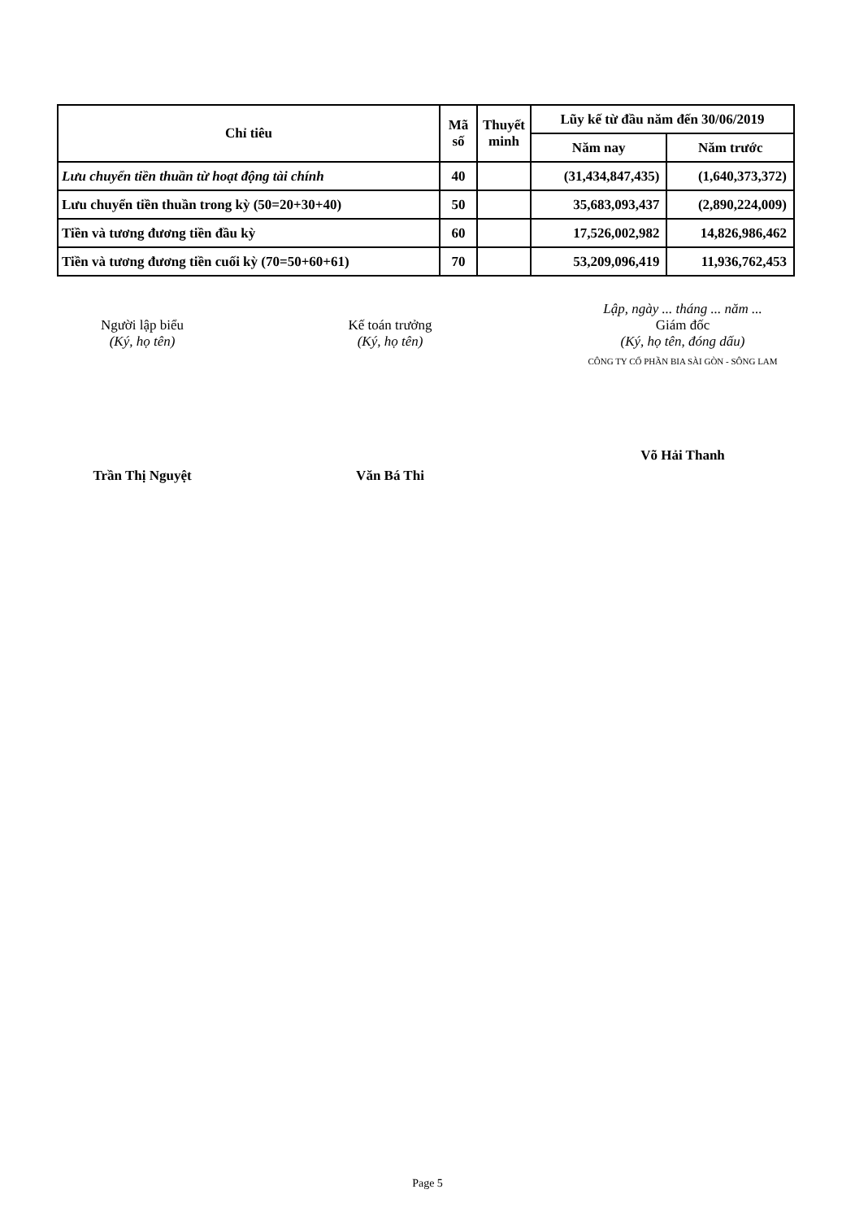| Chỉ tiêu | Mã số | Thuyết minh | Lũy kế từ đầu năm đến 30/06/2019 | |
| --- | --- | --- | --- | --- |
| | | | Năm nay | Năm trước |
| Lưu chuyển tiền thuần từ hoạt động tài chính | 40 | | (31,434,847,435) | (1,640,373,372) |
| Lưu chuyển tiền thuần trong kỳ (50=20+30+40) | 50 | | 35,683,093,437 | (2,890,224,009) |
| Tiền và tương đương tiền đầu kỳ | 60 | | 17,526,002,982 | 14,826,986,462 |
| Tiền và tương đương tiền cuối kỳ (70=50+60+61) | 70 | | 53,209,096,419 | 11,936,762,453 |
Người lập biểu
(Ký, họ tên)
Trần Thị Nguyệt
Kế toán trưởng
(Ký, họ tên)
Văn Bá Thi
Lập, ngày ... tháng ... năm ...
Giám đốc
(Ký, họ tên, đóng dấu)
CÔNG TY CỔ PHẦN BIA SÀI GÒN - SÔNG LAM
Võ Hải Thanh
Page 5